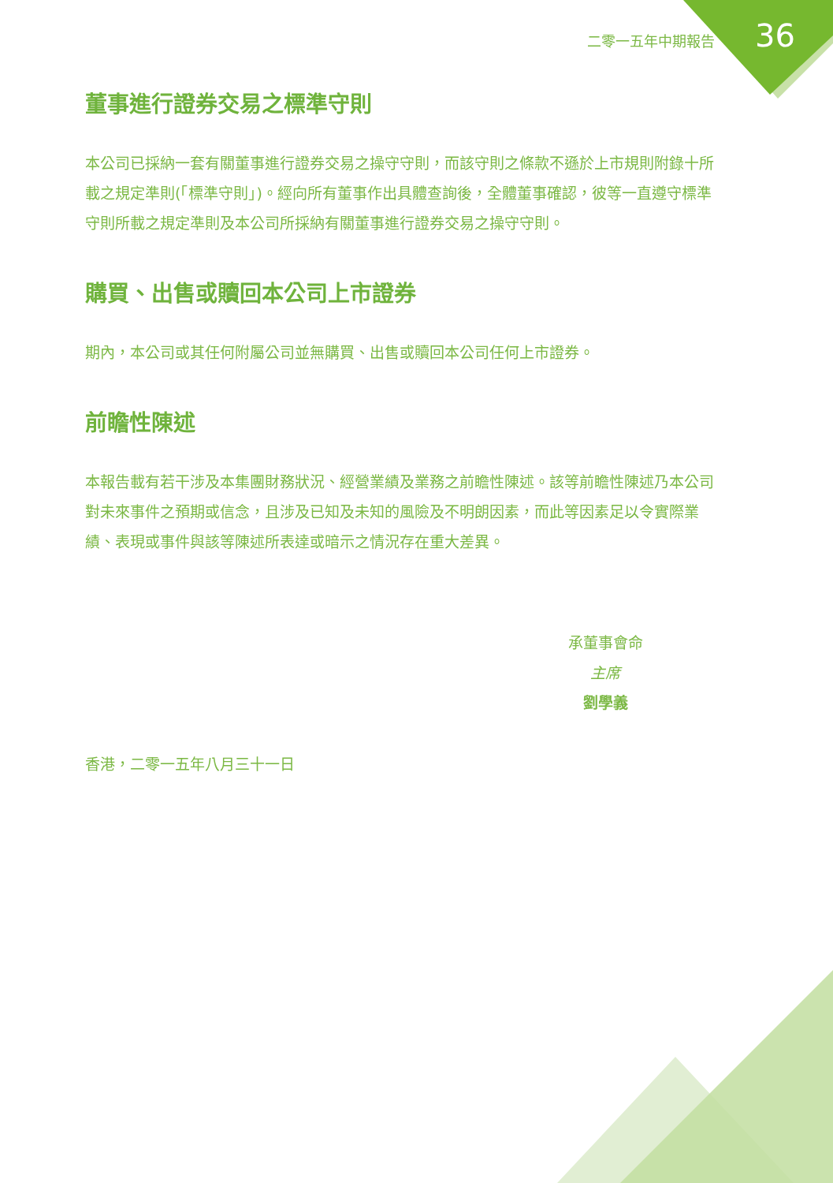二零一五年中期報告 36
董事進行證券交易之標準守則
本公司已採納一套有關董事進行證券交易之操守守則，而該守則之條款不遜於上市規則附錄十所載之規定準則(「標準守則」)。經向所有董事作出具體查詢後，全體董事確認，彼等一直遵守標準守則所載之規定準則及本公司所採納有關董事進行證券交易之操守守則。
購買、出售或贖回本公司上市證券
期內，本公司或其任何附屬公司並無購買、出售或贖回本公司任何上市證券。
前瞻性陳述
本報告載有若干涉及本集團財務狀況、經營業績及業務之前瞻性陳述。該等前瞻性陳述乃本公司對未來事件之預期或信念，且涉及已知及未知的風險及不明朗因素，而此等因素足以令實際業績、表現或事件與該等陳述所表達或暗示之情況存在重大差異。
承董事會命
主席
劉學義
香港，二零一五年八月三十一日